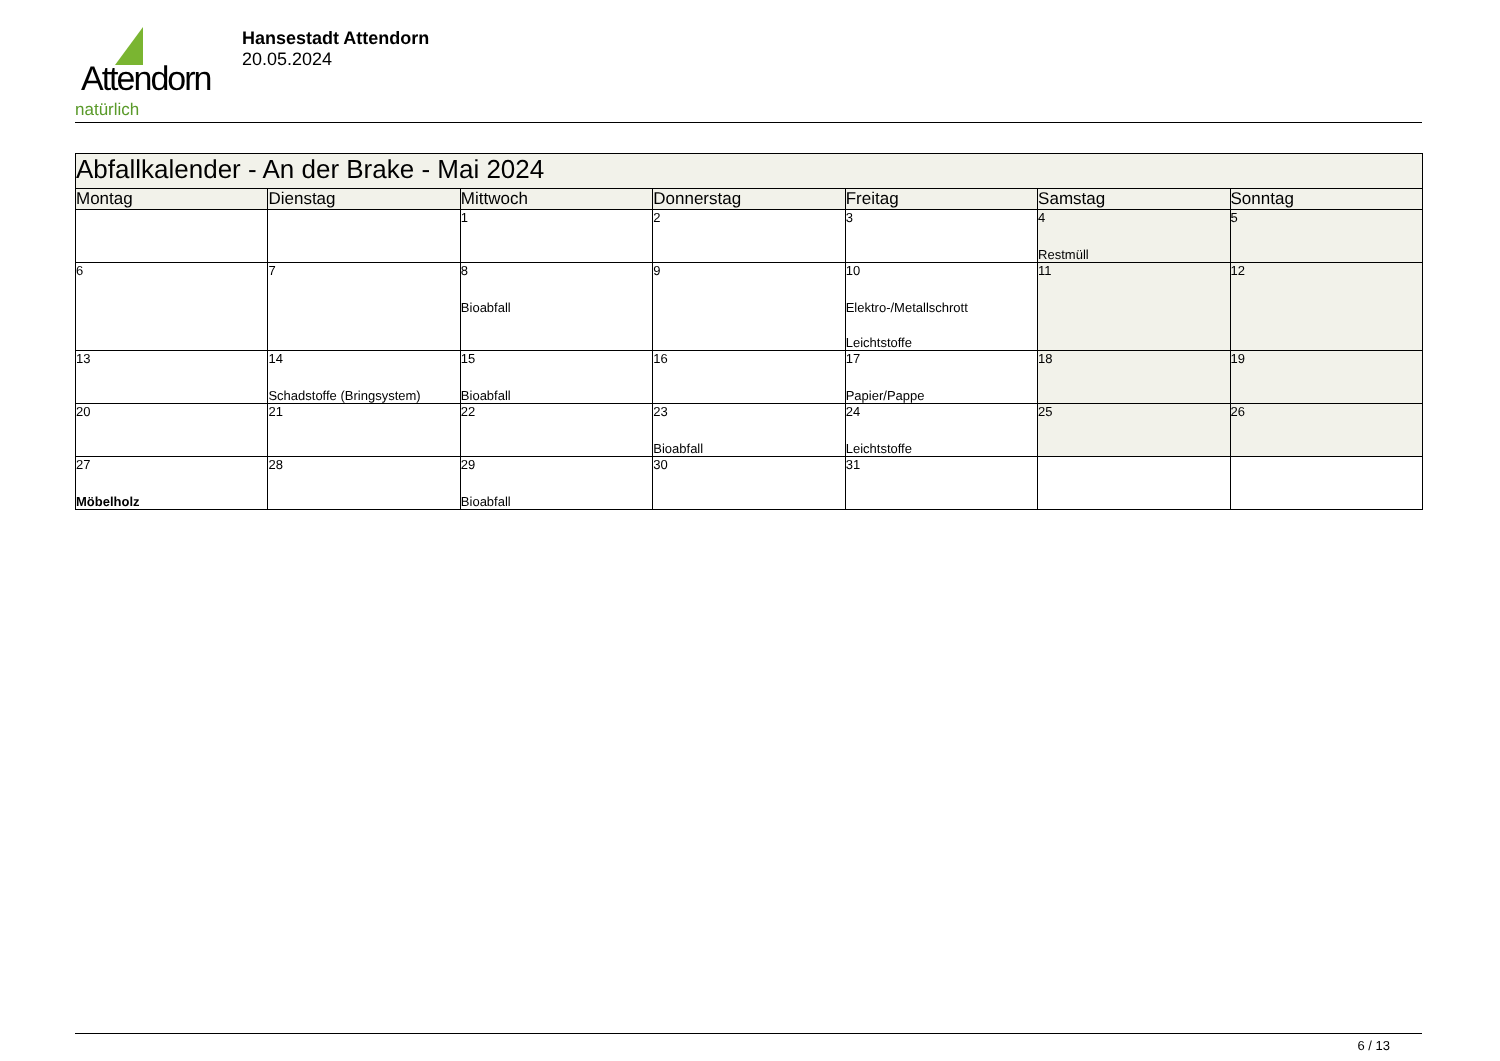Attendorn
natürlich
Hansestadt Attendorn
20.05.2024
| Abfallkalender - An der Brake - Mai 2024 | | | | | | |
| --- | --- | --- | --- | --- | --- | --- |
| Montag | Dienstag | Mittwoch | Donnerstag | Freitag | Samstag | Sonntag |
| | | 1 | 2 | 3 | 4 Restmüll | 5 |
| 6 | 7 | 8 Bioabfall | 9 | 10 Elektro-/Metallschrott Leichtstoffe | 11 | 12 |
| 13 | 14 Schadstoffe (Bringsystem) | 15 Bioabfall | 16 | 17 Papier/Pappe | 18 | 19 |
| 20 | 21 | 22 | 23 Bioabfall | 24 Leichtstoffe | 25 | 26 |
| 27 Möbelholz | 28 | 29 Bioabfall | 30 | 31 | | |
6 / 13